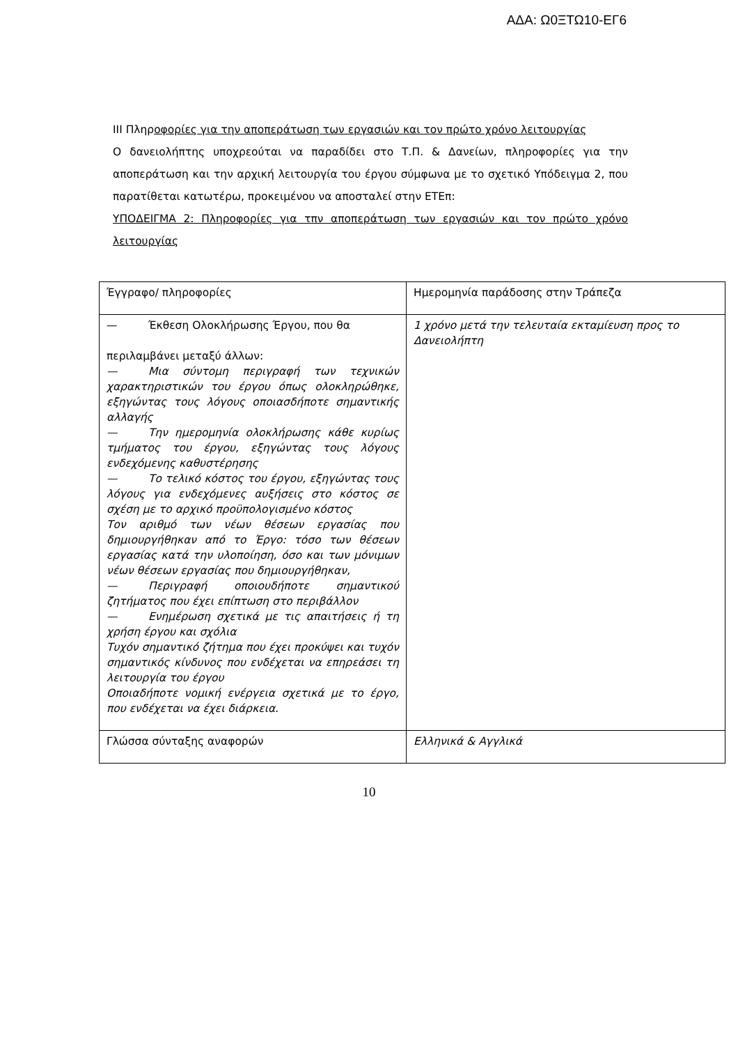ΑΔΑ: Ω0ΞΤΩ10-ΕΓ6
ΙΙΙ Πληροφορίες για την αποπεράτωση των εργασιών και τον πρώτο χρόνο λειτουργίας
Ο δανειολήπτης υποχρεούται να παραδίδει στο Τ.Π. & Δανείων, πληροφορίες για την αποπεράτωση και την αρχική λειτουργία του έργου σύμφωνα με το σχετικό Υπόδειγμα 2, που παρατίθεται κατωτέρω, προκειμένου να αποσταλεί στην ΕΤΕπ:
ΥΠΟΔΕΙΓΜΑ 2: Πληροφορίες για τπν αποπεράτωση των εργασιών και τον πρώτο χρόνο λειτουργίας
| Έγγραφο/ πληροφορίες | Ημερομηνία παράδοσης στην Τράπεζα |
| — Έκθεση Ολοκλήρωσης Έργου, που θα περιλαμβάνει μεταξύ άλλων: — Μια σύντομη περιγραφή των τεχνικών χαρακτηριστικών του έργου όπως ολοκληρώθηκε, εξηγώντας τους λόγους οποιασδήποτε σημαντικής αλλαγής — Την ημερομηνία ολοκλήρωσης κάθε κυρίως τμήματος του έργου, εξηγώντας τους λόγους ενδεχόμενης καθυστέρησης — Το τελικό κόστος του έργου, εξηγώντας τους λόγους για ενδεχόμενες αυξήσεις στο κόστος σε σχέση με το αρχικό προϋπολογισμένο κόστος Τον αριθμό των νέων θέσεων εργασίας που δημιουργήθηκαν από το Έργο: τόσο των θέσεων εργασίας κατά την υλοποίηση, όσο και των μόνιμων νέων θέσεων εργασίας που δημιουργήθηκαν, — Περιγραφή οποιουδήποτε σημαντικού ζητήματος που έχει επίπτωση στο περιβάλλον — Ενημέρωση σχετικά με τις απαιτήσεις ή τη χρήση έργου και σχόλια Τυχόν σημαντικό ζήτημα που έχει προκύψει και τυχόν σημαντικός κίνδυνος που ενδέχεται να επηρεάσει τη λειτουργία του έργου Οποιαδήποτε νομική ενέργεια σχετικά με το έργο, που ενδέχεται να έχει διάρκεια. | 1 χρόνο μετά την τελευταία εκταμίευση προς το Δανειολήπτη |
| Γλώσσα σύνταξης αναφορών | Ελληνικά & Αγγλικά |
10